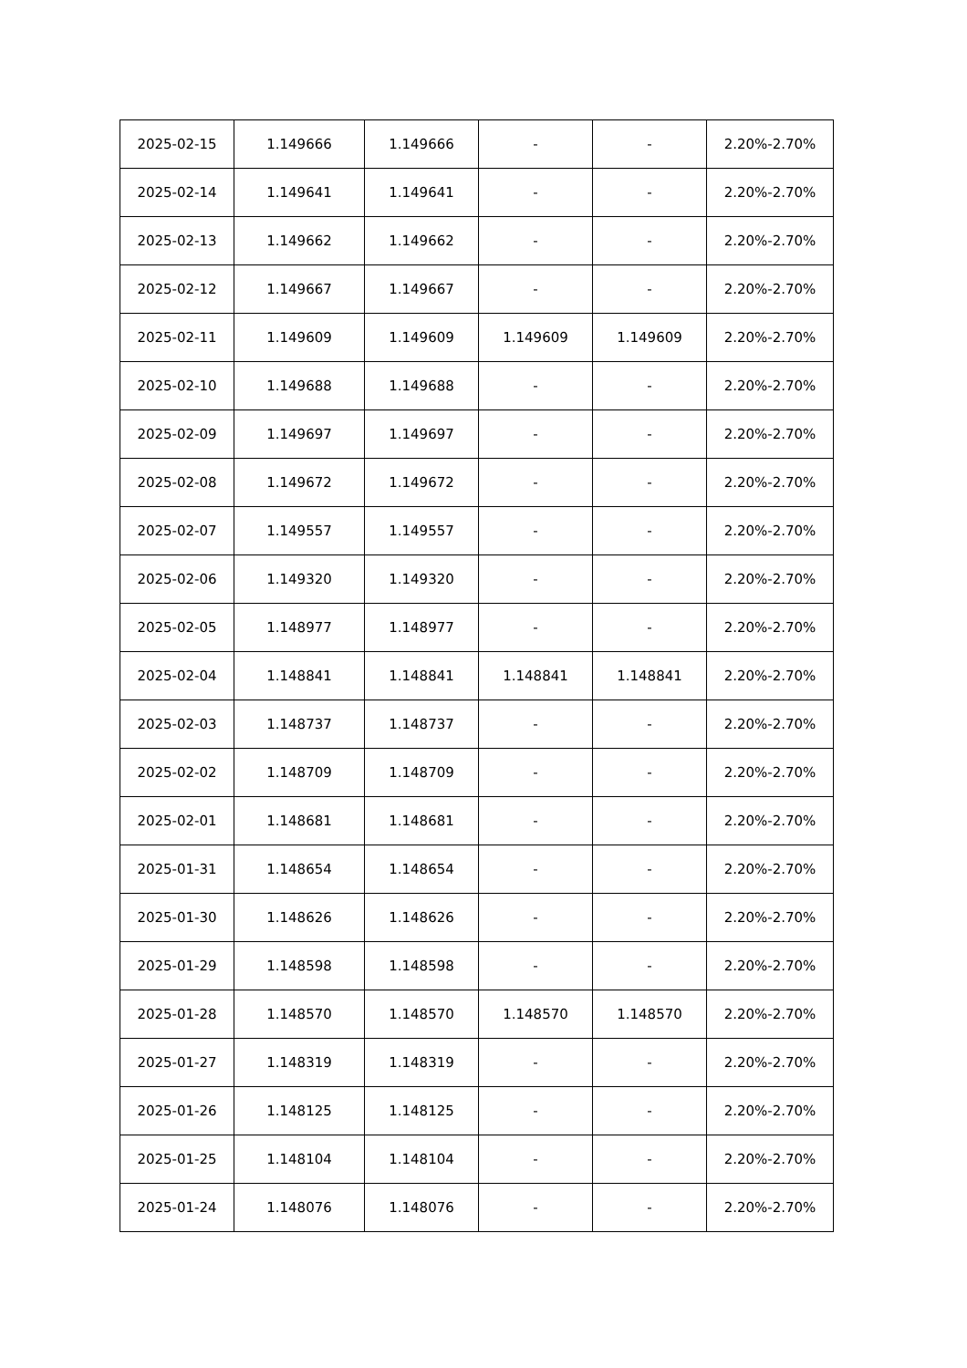| 2025-02-15 | 1.149666 | 1.149666 | - | - | 2.20%-2.70% |
| 2025-02-14 | 1.149641 | 1.149641 | - | - | 2.20%-2.70% |
| 2025-02-13 | 1.149662 | 1.149662 | - | - | 2.20%-2.70% |
| 2025-02-12 | 1.149667 | 1.149667 | - | - | 2.20%-2.70% |
| 2025-02-11 | 1.149609 | 1.149609 | 1.149609 | 1.149609 | 2.20%-2.70% |
| 2025-02-10 | 1.149688 | 1.149688 | - | - | 2.20%-2.70% |
| 2025-02-09 | 1.149697 | 1.149697 | - | - | 2.20%-2.70% |
| 2025-02-08 | 1.149672 | 1.149672 | - | - | 2.20%-2.70% |
| 2025-02-07 | 1.149557 | 1.149557 | - | - | 2.20%-2.70% |
| 2025-02-06 | 1.149320 | 1.149320 | - | - | 2.20%-2.70% |
| 2025-02-05 | 1.148977 | 1.148977 | - | - | 2.20%-2.70% |
| 2025-02-04 | 1.148841 | 1.148841 | 1.148841 | 1.148841 | 2.20%-2.70% |
| 2025-02-03 | 1.148737 | 1.148737 | - | - | 2.20%-2.70% |
| 2025-02-02 | 1.148709 | 1.148709 | - | - | 2.20%-2.70% |
| 2025-02-01 | 1.148681 | 1.148681 | - | - | 2.20%-2.70% |
| 2025-01-31 | 1.148654 | 1.148654 | - | - | 2.20%-2.70% |
| 2025-01-30 | 1.148626 | 1.148626 | - | - | 2.20%-2.70% |
| 2025-01-29 | 1.148598 | 1.148598 | - | - | 2.20%-2.70% |
| 2025-01-28 | 1.148570 | 1.148570 | 1.148570 | 1.148570 | 2.20%-2.70% |
| 2025-01-27 | 1.148319 | 1.148319 | - | - | 2.20%-2.70% |
| 2025-01-26 | 1.148125 | 1.148125 | - | - | 2.20%-2.70% |
| 2025-01-25 | 1.148104 | 1.148104 | - | - | 2.20%-2.70% |
| 2025-01-24 | 1.148076 | 1.148076 | - | - | 2.20%-2.70% |